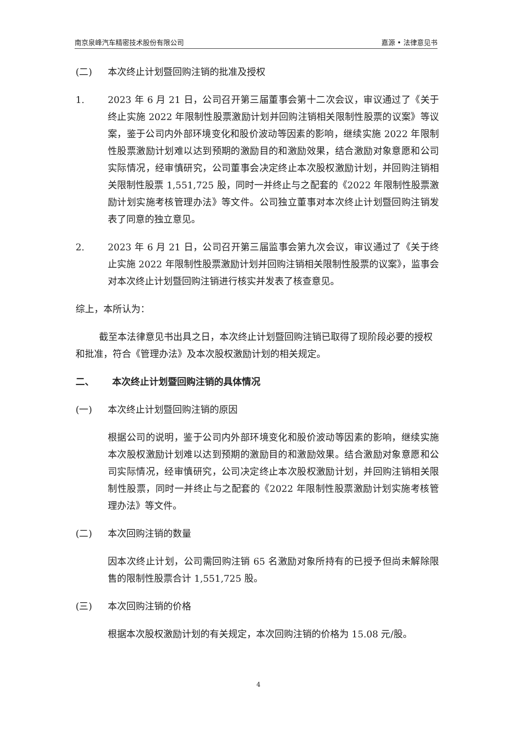南京泉峰汽车精密技术股份有限公司 嘉源 • 法律意见书
(二) 本次终止计划暨回购注销的批准及授权
1. 2023 年 6 月 21 日，公司召开第三届董事会第十二次会议，审议通过了《关于终止实施 2022 年限制性股票激励计划并回购注销相关限制性股票的议案》等议案，鉴于公司内外部环境变化和股价波动等因素的影响，继续实施 2022 年限制性股票激励计划难以达到预期的激励目的和激励效果，结合激励对象意愿和公司实际情况，经审慎研究，公司董事会决定终止本次股权激励计划，并回购注销相关限制性股票 1,551,725 股，同时一并终止与之配套的《2022 年限制性股票激励计划实施考核管理办法》等文件。公司独立董事对本次终止计划暨回购注销发表了同意的独立意见。
2. 2023 年 6 月 21 日，公司召开第三届监事会第九次会议，审议通过了《关于终止实施 2022 年限制性股票激励计划并回购注销相关限制性股票的议案》，监事会对本次终止计划暨回购注销进行核实并发表了核查意见。
综上，本所认为：
截至本法律意见书出具之日，本次终止计划暨回购注销已取得了现阶段必要的授权和批准，符合《管理办法》及本次股权激励计划的相关规定。
二、 本次终止计划暨回购注销的具体情况
(一) 本次终止计划暨回购注销的原因
根据公司的说明，鉴于公司内外部环境变化和股价波动等因素的影响，继续实施本次股权激励计划难以达到预期的激励目的和激励效果。结合激励对象意愿和公司实际情况，经审慎研究，公司决定终止本次股权激励计划，并回购注销相关限制性股票，同时一并终止与之配套的《2022 年限制性股票激励计划实施考核管理办法》等文件。
(二) 本次回购注销的数量
因本次终止计划，公司需回购注销 65 名激励对象所持有的已授予但尚未解除限售的限制性股票合计 1,551,725 股。
(三) 本次回购注销的价格
根据本次股权激励计划的有关规定，本次回购注销的价格为 15.08 元/股。
4